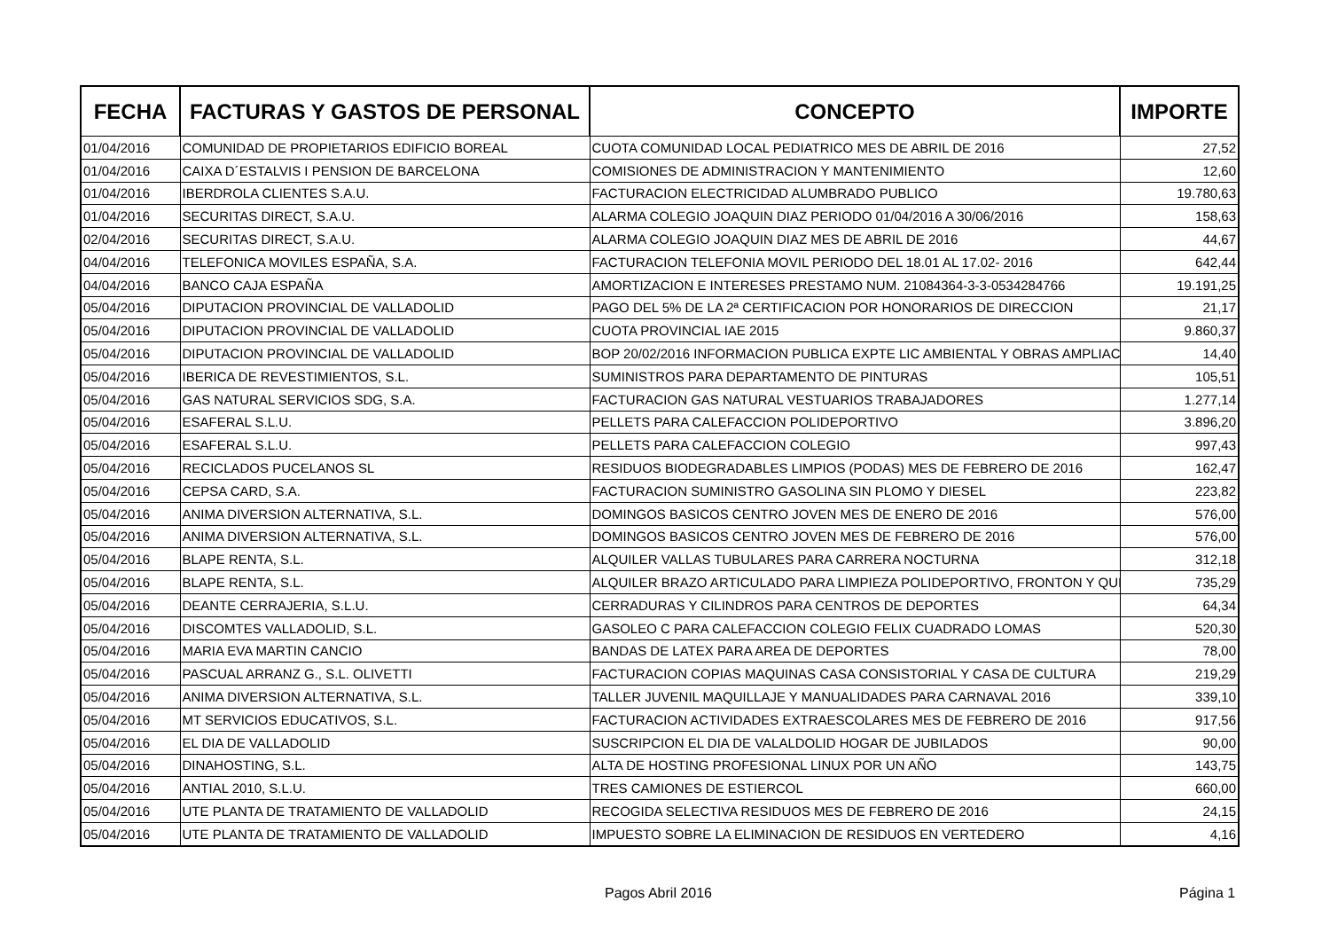| FECHA | FACTURAS Y GASTOS DE PERSONAL | CONCEPTO | IMPORTE |
| --- | --- | --- | --- |
| 01/04/2016 | COMUNIDAD DE PROPIETARIOS EDIFICIO BOREAL | CUOTA COMUNIDAD LOCAL PEDIATRICO MES DE ABRIL DE 2016 | 27,52 |
| 01/04/2016 | CAIXA D´ESTALVIS I PENSION DE BARCELONA | COMISIONES DE ADMINISTRACION Y MANTENIMIENTO | 12,60 |
| 01/04/2016 | IBERDROLA CLIENTES S.A.U. | FACTURACION ELECTRICIDAD ALUMBRADO PUBLICO | 19.780,63 |
| 01/04/2016 | SECURITAS DIRECT, S.A.U. | ALARMA COLEGIO JOAQUIN DIAZ PERIODO 01/04/2016 A 30/06/2016 | 158,63 |
| 02/04/2016 | SECURITAS DIRECT, S.A.U. | ALARMA COLEGIO JOAQUIN DIAZ MES DE ABRIL DE 2016 | 44,67 |
| 04/04/2016 | TELEFONICA MOVILES ESPAÑA, S.A. | FACTURACION TELEFONIA MOVIL PERIODO DEL 18.01 AL 17.02- 2016 | 642,44 |
| 04/04/2016 | BANCO CAJA ESPAÑA | AMORTIZACION E INTERESES PRESTAMO NUM. 21084364-3-3-0534284766 | 19.191,25 |
| 05/04/2016 | DIPUTACION PROVINCIAL DE VALLADOLID | PAGO DEL 5% DE LA 2ª CERTIFICACION POR HONORARIOS DE DIRECCION | 21,17 |
| 05/04/2016 | DIPUTACION PROVINCIAL DE VALLADOLID | CUOTA PROVINCIAL IAE 2015 | 9.860,37 |
| 05/04/2016 | DIPUTACION PROVINCIAL DE VALLADOLID | BOP 20/02/2016 INFORMACION PUBLICA EXPTE LIC AMBIENTAL Y OBRAS AMPLIAC | 14,40 |
| 05/04/2016 | IBERICA DE REVESTIMIENTOS, S.L. | SUMINISTROS PARA DEPARTAMENTO DE PINTURAS | 105,51 |
| 05/04/2016 | GAS NATURAL SERVICIOS SDG, S.A. | FACTURACION GAS NATURAL VESTUARIOS TRABAJADORES | 1.277,14 |
| 05/04/2016 | ESAFERAL S.L.U. | PELLETS PARA CALEFACCION POLIDEPORTIVO | 3.896,20 |
| 05/04/2016 | ESAFERAL S.L.U. | PELLETS PARA CALEFACCION COLEGIO | 997,43 |
| 05/04/2016 | RECICLADOS PUCELANOS SL | RESIDUOS BIODEGRADABLES LIMPIOS (PODAS) MES DE FEBRERO DE 2016 | 162,47 |
| 05/04/2016 | CEPSA CARD, S.A. | FACTURACION SUMINISTRO GASOLINA SIN PLOMO Y DIESEL | 223,82 |
| 05/04/2016 | ANIMA DIVERSION ALTERNATIVA, S.L. | DOMINGOS BASICOS CENTRO JOVEN MES DE ENERO DE 2016 | 576,00 |
| 05/04/2016 | ANIMA DIVERSION ALTERNATIVA, S.L. | DOMINGOS BASICOS CENTRO JOVEN MES DE FEBRERO DE 2016 | 576,00 |
| 05/04/2016 | BLAPE RENTA, S.L. | ALQUILER VALLAS TUBULARES PARA CARRERA NOCTURNA | 312,18 |
| 05/04/2016 | BLAPE RENTA, S.L. | ALQUILER BRAZO ARTICULADO PARA LIMPIEZA POLIDEPORTIVO, FRONTON Y QUI | 735,29 |
| 05/04/2016 | DEANTE CERRAJERIA, S.L.U. | CERRADURAS Y CILINDROS PARA CENTROS DE DEPORTES | 64,34 |
| 05/04/2016 | DISCOMTES VALLADOLID, S.L. | GASOLEO C PARA CALEFACCION COLEGIO FELIX CUADRADO LOMAS | 520,30 |
| 05/04/2016 | MARIA EVA MARTIN CANCIO | BANDAS DE LATEX PARA AREA DE DEPORTES | 78,00 |
| 05/04/2016 | PASCUAL ARRANZ G., S.L. OLIVETTI | FACTURACION COPIAS MAQUINAS CASA CONSISTORIAL Y CASA DE CULTURA | 219,29 |
| 05/04/2016 | ANIMA DIVERSION ALTERNATIVA, S.L. | TALLER JUVENIL MAQUILLAJE Y MANUALIDADES PARA CARNAVAL 2016 | 339,10 |
| 05/04/2016 | MT SERVICIOS EDUCATIVOS, S.L. | FACTURACION ACTIVIDADES EXTRAESCOLARES MES DE FEBRERO DE 2016 | 917,56 |
| 05/04/2016 | EL DIA DE VALLADOLID | SUSCRIPCION EL DIA DE VALALDOLID HOGAR DE JUBILADOS | 90,00 |
| 05/04/2016 | DINAHOSTING, S.L. | ALTA DE HOSTING PROFESIONAL LINUX POR UN AÑO | 143,75 |
| 05/04/2016 | ANTIAL 2010, S.L.U. | TRES CAMIONES DE ESTIERCOL | 660,00 |
| 05/04/2016 | UTE PLANTA DE TRATAMIENTO DE VALLADOLID | RECOGIDA SELECTIVA RESIDUOS MES DE FEBRERO DE 2016 | 24,15 |
| 05/04/2016 | UTE PLANTA DE TRATAMIENTO DE VALLADOLID | IMPUESTO SOBRE LA ELIMINACION DE RESIDUOS EN VERTEDERO | 4,16 |
Pagos Abril 2016 Página 1